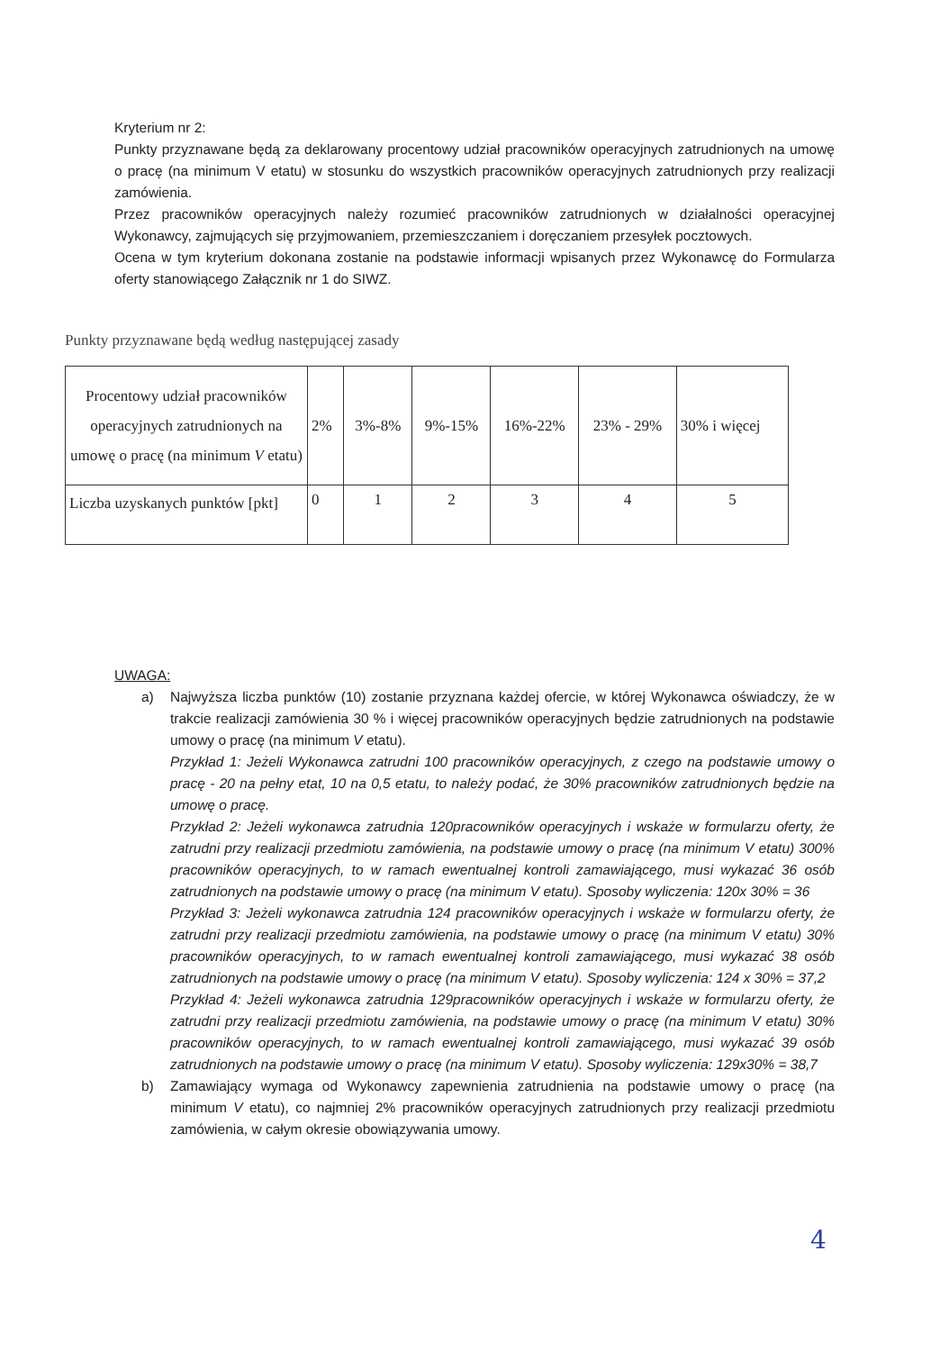Kryterium nr 2:
Punkty przyznawane będą za deklarowany procentowy udział pracowników operacyjnych zatrudnionych na umowę o pracę (na minimum V etatu) w stosunku do wszystkich pracowników operacyjnych zatrudnionych przy realizacji zamówienia.
Przez pracowników operacyjnych należy rozumieć pracowników zatrudnionych w działalności operacyjnej Wykonawcy, zajmujących się przyjmowaniem, przemieszczaniem i doręczaniem przesyłek pocztowych.
Ocena w tym kryterium dokonana zostanie na podstawie informacji wpisanych przez Wykonawcę do Formularza oferty stanowiącego Załącznik nr 1 do SIWZ.
Punkty przyznawane będą według następującej zasady
| Procentowy udział pracowników operacyjnych zatrudnionych na umowę o pracę (na minimum V etatu) | 2% | 3%-8% | 9%-15% | 16%-22% | 23% - 29% | 30% i więcej |
| Liczba uzyskanych punktów [pkt] | 0 | 1 | 2 | 3 | 4 | 5 |
UWAGA:
a) Najwyższa liczba punktów (10) zostanie przyznana każdej ofercie, w której Wykonawca oświadczy, że w trakcie realizacji zamówienia 30 % i więcej pracowników operacyjnych będzie zatrudnionych na podstawie umowy o pracę (na minimum V etatu).
Przykład 1: Jeżeli Wykonawca zatrudni 100 pracowników operacyjnych, z czego na podstawie umowy o pracę - 20 na pełny etat, 10 na 0,5 etatu, to należy podać, że 30% pracowników zatrudnionych będzie na umowę o pracę.
Przykład 2: Jeżeli wykonawca zatrudnia 120pracowników operacyjnych i wskaże w formularzu oferty, że zatrudni przy realizacji przedmiotu zamówienia, na podstawie umowy o pracę (na minimum V etatu) 300% pracowników operacyjnych, to w ramach ewentualnej kontroli zamawiającego, musi wykazać 36 osób zatrudnionych na podstawie umowy o pracę (na minimum V etatu). Sposoby wyliczenia: 120x 30% = 36
Przykład 3: Jeżeli wykonawca zatrudnia 124 pracowników operacyjnych i wskaże w formularzu oferty, że zatrudni przy realizacji przedmiotu zamówienia, na podstawie umowy o pracę (na minimum V etatu) 30% pracowników operacyjnych, to w ramach ewentualnej kontroli zamawiającego, musi wykazać 38 osób zatrudnionych na podstawie umowy o pracę (na minimum V etatu). Sposoby wyliczenia: 124 x 30% = 37,2
Przykład 4: Jeżeli wykonawca zatrudnia 129pracowników operacyjnych i wskaże w formularzu oferty, że zatrudni przy realizacji przedmiotu zamówienia, na podstawie umowy o pracę (na minimum V etatu) 30% pracowników operacyjnych, to w ramach ewentualnej kontroli zamawiającego, musi wykazać 39 osób zatrudnionych na podstawie umowy o pracę (na minimum V etatu). Sposoby wyliczenia: 129x30% = 38,7
b) Zamawiający wymaga od Wykonawcy zapewnienia zatrudnienia na podstawie umowy o pracę (na minimum V etatu), co najmniej 2% pracowników operacyjnych zatrudnionych przy realizacji przedmiotu zamówienia, w całym okresie obowiązywania umowy.
4